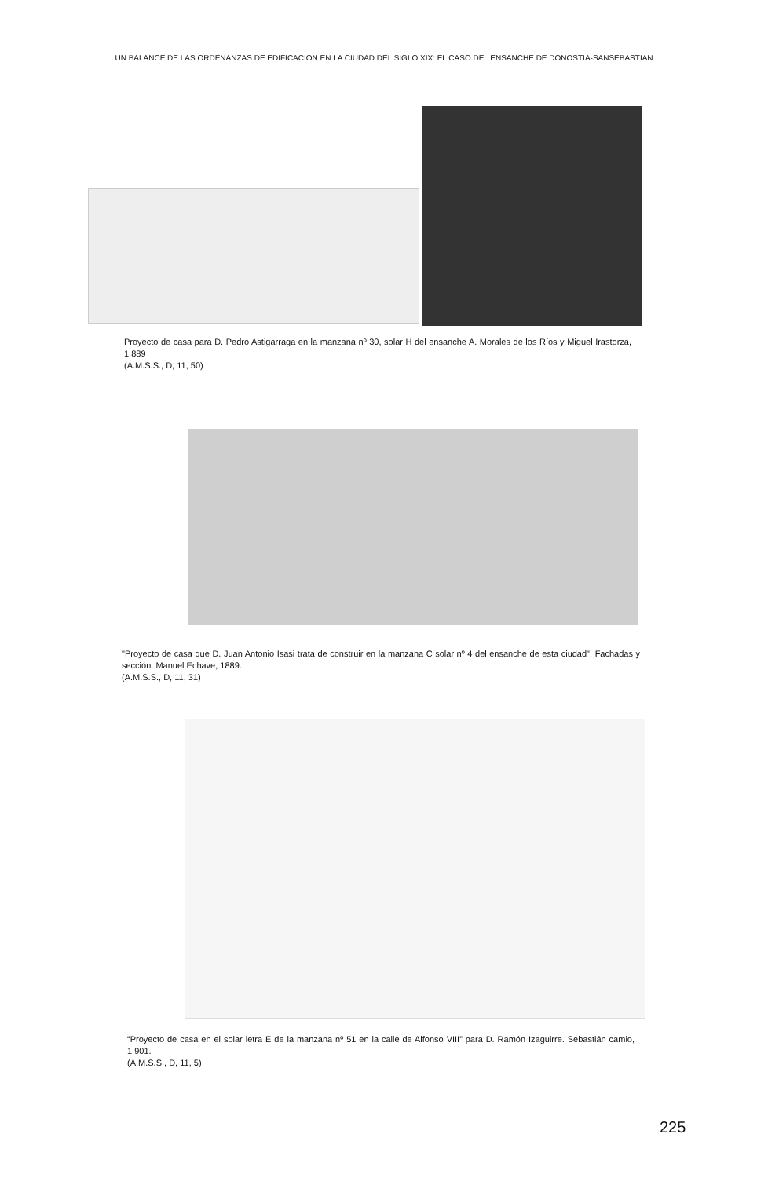UN BALANCE DE LAS ORDENANZAS DE EDIFICACION EN LA CIUDAD DEL SIGLO XIX: EL CASO DEL ENSANCHE DE DONOSTIA-SANSEBASTIAN
Proyecto de casa para D. Pedro Astigarraga en la manzana nº 30, solar H del ensanche A. Morales de los Ríos y Miguel Irastorza, 1.889
(A.M.S.S., D, 11, 50)
"Proyecto de casa que D. Juan Antonio Isasi trata de construir en la manzana C solar nº 4 del ensanche de esta ciudad". Fachadas y sección. Manuel Echave, 1889.
(A.M.S.S., D, 11, 31)
“Proyecto de casa en el solar letra E de la manzana nº 51 en la calle de Alfonso VIII” para D. Ramón Izaguirre. Sebastián camio, 1.901.
(A.M.S.S., D, 11, 5)
225